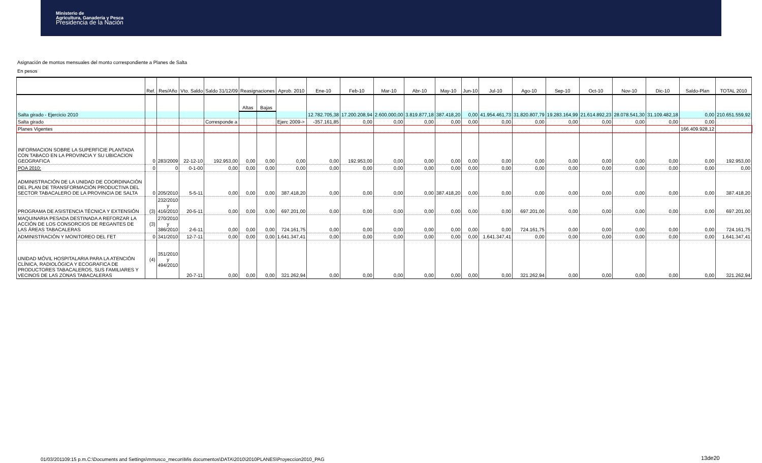Ministerio de
Agricultura, Ganadería y Pesca
Presidencia de la Nación
Asignación de montos mensuales del monto correspondiente a Planes de Salta
En pesos
| | Ref. | Res/Año | Vto. Saldo | Saldo 31/12/09 | Reasignaciones | | Aprob. 2010 | Ene-10 | Feb-10 | Mar-10 | Abr-10 | May-10 | Jun-10 | Jul-10 | Ago-10 | Sep-10 | Oct-10 | Nov-10 | Dic-10 | Saldo-Plan | TOTAL 2010 |
| --- | --- | --- | --- | --- | --- | --- | --- | --- | --- | --- | --- | --- | --- | --- | --- | --- | --- | --- | --- | --- | --- |
| | | | | | Altas | Bajas | | | | | | | | | | | | | | | |
| Salta girado - Ejercicio 2010 | | | | | | | | 12.782.705,38 | 17.200.208,94 | 2.600.000,00 | 3.819.877,18 | 387.418,20 | 0,00 | 41.954.461,73 | 31.820.807,79 | 19.283.164,99 | 21.614.892,23 | 28.078.541,30 | 31.109.482,18 | 0,00 | 210.651.559,92 |
| Salta girado | | | | Corresponde a | | | Ejerc 2009-> | -357.161,85 | 0,00 | 0,00 | 0,00 | 0,00 | 0,00 | 0,00 | 0,00 | 0,00 | 0,00 | 0,00 | 0,00 | 0,00 | |
| Planes Vigentes | | | | | | | | | | | | | | | | | | | | 166.409.928,12 | |
| INFORMACION SOBRE LA SUPERFICIE PLANTADA CON TABACO EN LA PROVINCIA Y SU UBICACION GEOGRAFICA | 0 | 283/2009 | 22-12-10 | 192.953,00 | 0,00 | 0,00 | 0,00 | 0,00 | 192.953,00 | 0,00 | 0,00 | 0,00 | 0,00 | 0,00 | 0,00 | 0,00 | 0,00 | 0,00 | 0,00 | 0,00 | 192.953,00 |
| POA 2010: | 0 | 0 | 0-1-00 | 0,00 | 0,00 | 0,00 | 0,00 | 0,00 | 0,00 | 0,00 | 0,00 | 0,00 | 0,00 | 0,00 | 0,00 | 0,00 | 0,00 | 0,00 | 0,00 | 0,00 | 0,00 |
| ADMINISTRACIÓN DE LA UNIDAD DE COORDINACIÓN DEL PLAN DE TRANSFORMACIÓN PRODUCTIVA DEL SECTOR TABACALERO DE LA PROVINCIA DE SALTA | 0 | 205/2010 | 5-5-11 | 0,00 | 0,00 | 0,00 | 387.418,20 | 0,00 | 0,00 | 0,00 | 0,00 | 387.418,20 | 0,00 | 0,00 | 0,00 | 0,00 | 0,00 | 0,00 | 0,00 | 0,00 | 387.418,20 |
| PROGRAMA DE ASISTENCIA TÉCNICA Y EXTENSIÓN | (3) | 232/2010 y 416/2010 | 20-5-11 | 0,00 | 0,00 | 0,00 | 697.201,00 | 0,00 | 0,00 | 0,00 | 0,00 | 0,00 | 0,00 | 0,00 | 697.201,00 | 0,00 | 0,00 | 0,00 | 0,00 | 0,00 | 697.201,00 |
| MAQUINARIA PESADA DESTINADA A REFORZAR LA ACCIÓN DE LOS CONSORCIOS DE REGANTES DE LAS ÁREAS TABACALERAS | (3) | 270/2010 y 386/2010 | 2-6-11 | 0,00 | 0,00 | 0,00 | 724.161,75 | 0,00 | 0,00 | 0,00 | 0,00 | 0,00 | 0,00 | 0,00 | 724.161,75 | 0,00 | 0,00 | 0,00 | 0,00 | 0,00 | 724.161,75 |
| ADMINISTRACIÓN Y MONITOREO DEL FET | 0 | 341/2010 | 12-7-11 | 0,00 | 0,00 | 0,00 | 1.641.347,41 | 0,00 | 0,00 | 0,00 | 0,00 | 0,00 | 0,00 | 1.641.347,41 | 0,00 | 0,00 | 0,00 | 0,00 | 0,00 | 0,00 | 1.641.347,41 |
| UNIDAD MÓVIL HOSPITALARIA PARA LA ATENCIÓN CLÍNICA, RADIOLÓGICA Y ECOGRAFICA DE PRODUCTORES TABACALEROS, SUS FAMILIARES Y VECINOS DE LAS ZONAS TABACALERAS | (4) | 351/2010 y 494/2010 | 20-7-11 | 0,00 | 0,00 | 0,00 | 321.262,94 | 0,00 | 0,00 | 0,00 | 0,00 | 0,00 | 0,00 | 0,00 | 321.262,94 | 0,00 | 0,00 | 0,00 | 0,00 | 0,00 | 321.262,94 |
01/03/201109:15 p.m.C:\Documents and Settings\mmusco_mecon\Mis documentos\DATA\2010\2010PLANES\Proyeccion2010_PAG
13de20